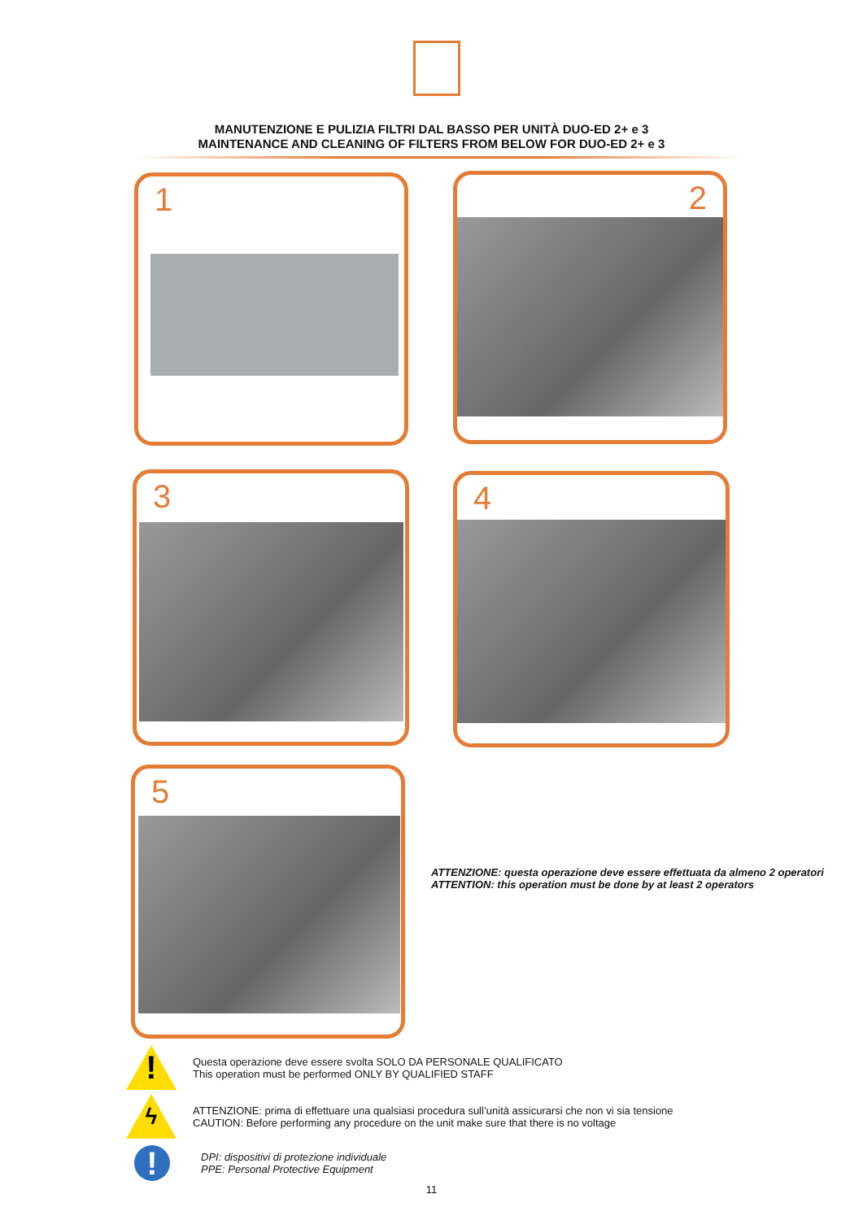MANUTENZIONE E PULIZIA FILTRI DAL BASSO PER UNITÀ DUO-ED 2+ e 3
MAINTENANCE AND CLEANING OF FILTERS FROM BELOW FOR DUO-ED 2+ e 3
1 2
3 4
5
ATTENZIONE: questa operazione deve essere effettuata da almeno 2 operatori
ATTENTION: this operation must be done by at least 2 operators
!
Questa operazione deve essere svolta SOLO DA PERSONALE QUALIFICATO
This operation must be performed ONLY BY QUALIFIED STAFF
ϟ
ATTENZIONE: prima di effettuare una qualsiasi procedura sull’unità assicurarsi che non vi sia tensione
CAUTION: Before performing any procedure on the unit make sure that there is no voltage
!
DPI: dispositivi di protezione individuale
PPE: Personal Protective Equipment
11